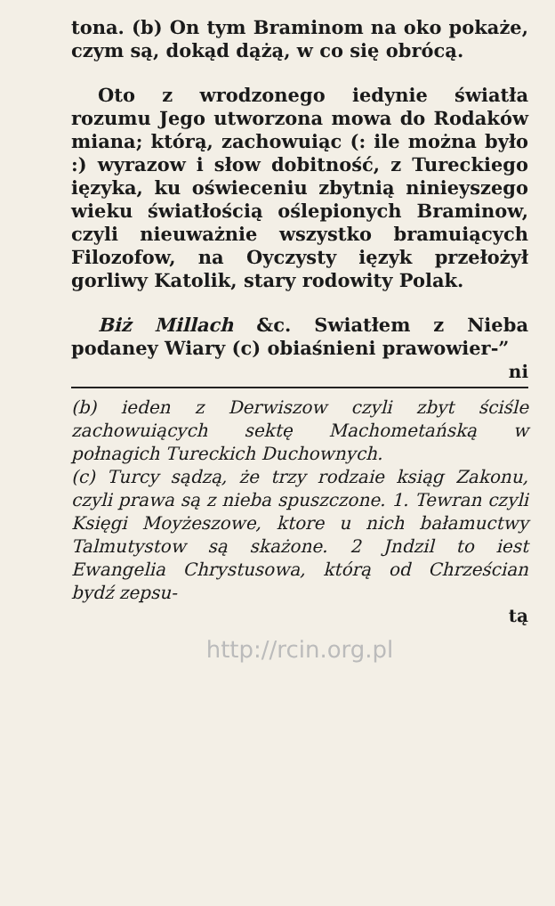tona. (b) On tym Braminom na oko pokaże, czym są, dokąd dążą, w co się obrócą.
Oto z wrodzonego iedynie światła rozumu Jego utworzona mowa do Rodaków miana; którą, zachowuiąc (: ile można było :) wyrazow i słow dobitność, z Tureckiego ięzyka, ku oświeceniu zbytnią ninieyszego wieku światłością oślepionych Braminow, czyli nieuważnie wszystko bramuiących Filozofow, na Oyczysty ięzyk przełożył gorliwy Katolik, stary rodowity Polak.
Biż Millach &c. Swiatłem z Nieba podaney Wiary (c) obiaśnieni prawowier-”
ni
(b) ieden z Derwiszow czyli zbyt ściśle zachowuiących sektę Machometańską w połnagich Tureckich Duchownych.
(c) Turcy sądzą, że trzy rodzaie ksiąg Zakonu, czyli prawa są z nieba spuszczone. 1. Tewran czyli Księgi Moyżeszowe, ktore u nich bałamuctwy Talmutystow są skażone. 2 Jndzil to iest Ewangelia Chrystusowa, którą od Chrześcian bydź zepsu-
tą
http://rcin.org.pl